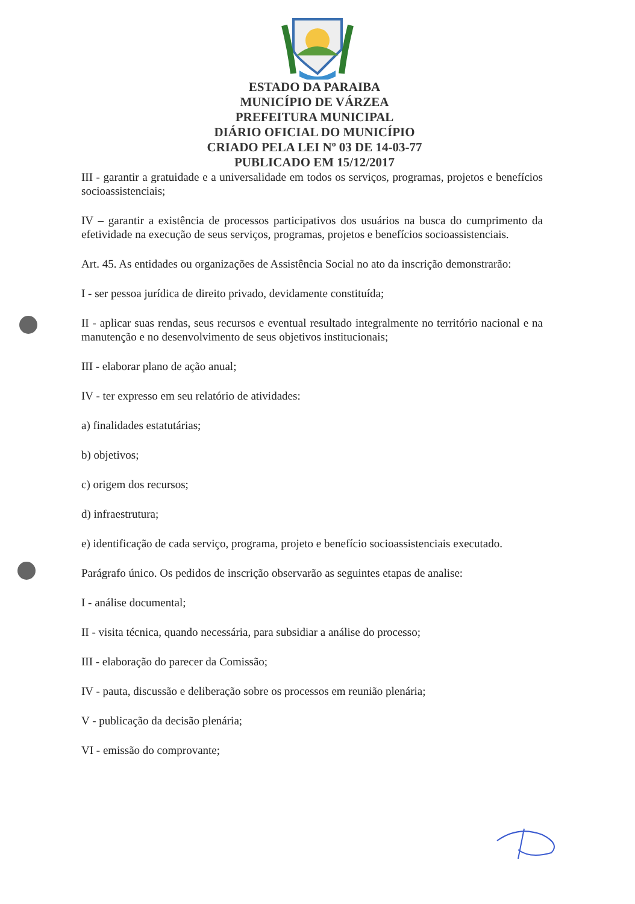ESTADO DA PARAIBA
MUNICÍPIO DE VÁRZEA
PREFEITURA MUNICIPAL
DIÁRIO OFICIAL DO MUNICÍPIO
CRIADO PELA LEI Nº 03 DE 14-03-77
PUBLICADO EM 15/12/2017
III - garantir a gratuidade e a universalidade em todos os serviços, programas, projetos e benefícios socioassistenciais;
IV – garantir a existência de processos participativos dos usuários na busca do cumprimento da efetividade na execução de seus serviços, programas, projetos e benefícios socioassistenciais.
Art. 45. As entidades ou organizações de Assistência Social no ato da inscrição demonstrarão:
I - ser pessoa jurídica de direito privado, devidamente constituída;
II - aplicar suas rendas, seus recursos e eventual resultado integralmente no território nacional e na manutenção e no desenvolvimento de seus objetivos institucionais;
III - elaborar plano de ação anual;
IV - ter expresso em seu relatório de atividades:
a) finalidades estatutárias;
b) objetivos;
c) origem dos recursos;
d) infraestrutura;
e) identificação de cada serviço, programa, projeto e benefício socioassistenciais executado.
Parágrafo único. Os pedidos de inscrição observarão as seguintes etapas de analise:
I - análise documental;
II - visita técnica, quando necessária, para subsidiar a análise do processo;
III - elaboração do parecer da Comissão;
IV - pauta, discussão e deliberação sobre os processos em reunião plenária;
V - publicação da decisão plenária;
VI - emissão do comprovante;